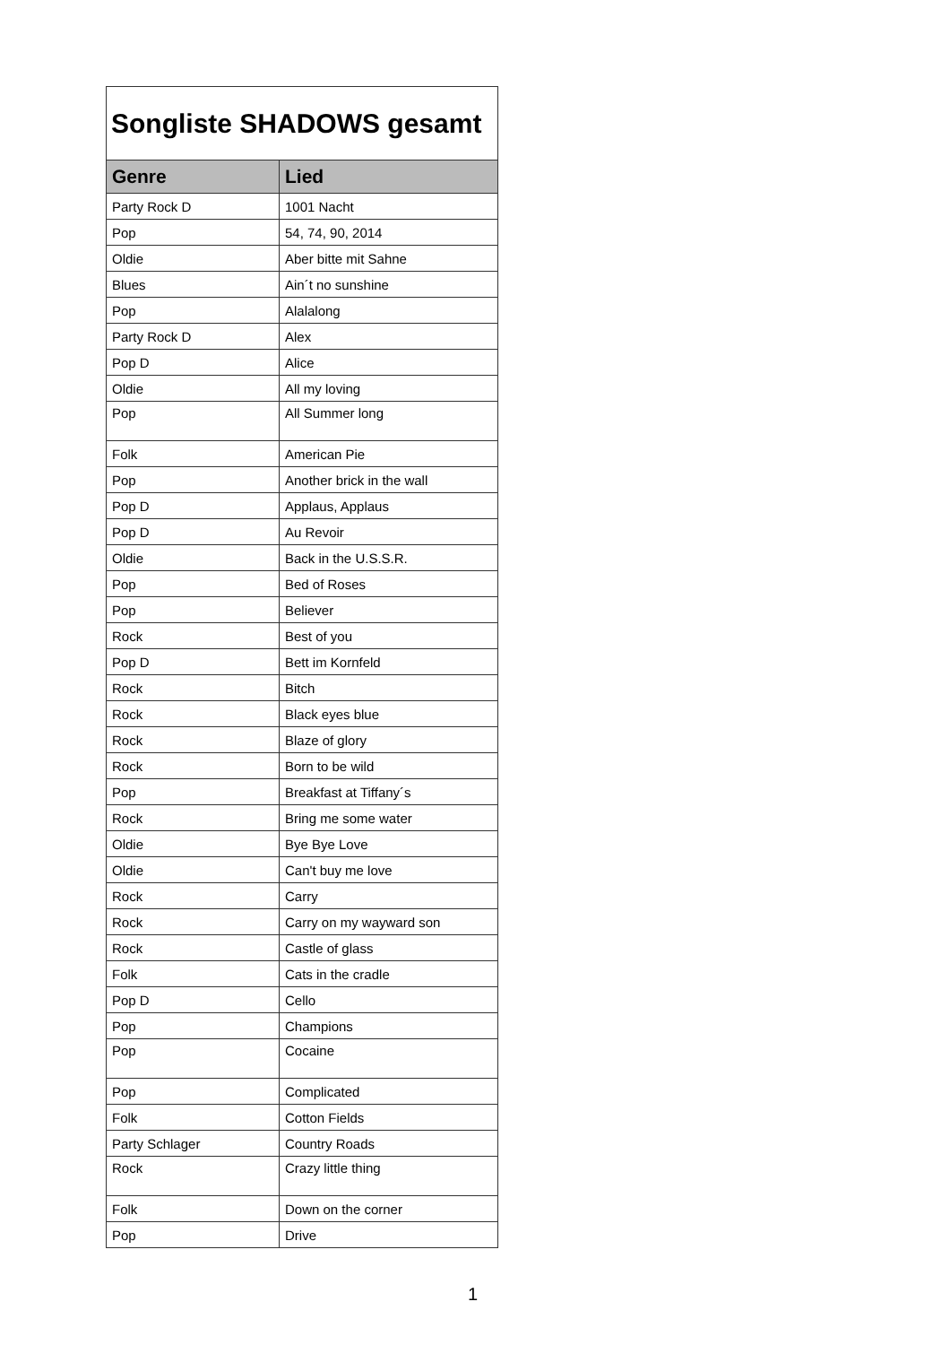| Songliste SHADOWS gesamt | |
| Genre | Lied |
| Party Rock D | 1001 Nacht |
| Pop | 54, 74, 90, 2014 |
| Oldie | Aber bitte mit Sahne |
| Blues | Ain´t no sunshine |
| Pop | Alalalong |
| Party Rock D | Alex |
| Pop D | Alice |
| Oldie | All my loving |
| Pop | All Summer long |
| Folk | American Pie |
| Pop | Another brick in the wall |
| Pop D | Applaus, Applaus |
| Pop D | Au Revoir |
| Oldie | Back in the U.S.S.R. |
| Pop | Bed of Roses |
| Pop | Believer |
| Rock | Best of you |
| Pop D | Bett im Kornfeld |
| Rock | Bitch |
| Rock | Black eyes blue |
| Rock | Blaze of glory |
| Rock | Born to be wild |
| Pop | Breakfast at Tiffany´s |
| Rock | Bring me some water |
| Oldie | Bye Bye Love |
| Oldie | Can't buy me love |
| Rock | Carry |
| Rock | Carry on my wayward son |
| Rock | Castle of glass |
| Folk | Cats in the cradle |
| Pop D | Cello |
| Pop | Champions |
| Pop | Cocaine |
| Pop | Complicated |
| Folk | Cotton Fields |
| Party Schlager | Country Roads |
| Rock | Crazy little thing |
| Folk | Down on the corner |
| Pop | Drive |
1